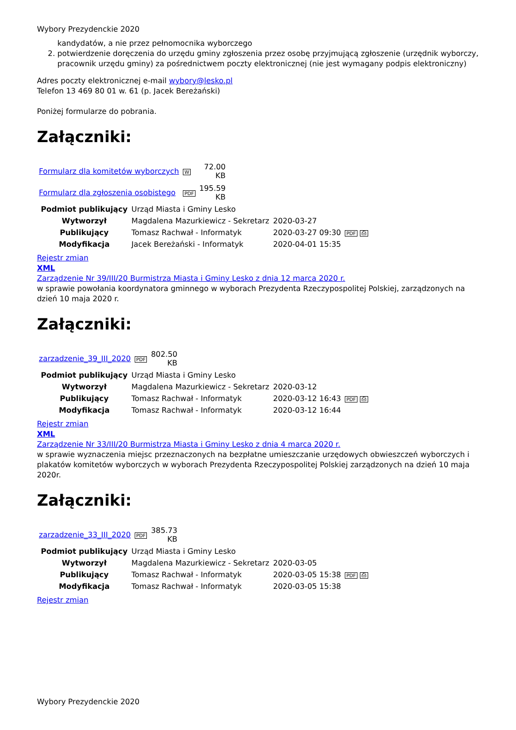Wybory Prezydenckie 2020
kandydatów, a nie przez pełnomocnika wyborczego
2. potwierdzenie doręczenia do urzędu gminy zgłoszenia przez osobę przyjmującą zgłoszenie (urzędnik wyborczy, pracownik urzędu gminy) za pośrednictwem poczty elektronicznej (nie jest wymagany podpis elektroniczny)
Adres poczty elektronicznej e-mail wybory@lesko.pl
Telefon 13 469 80 01 w. 61 (p. Jacek Bereżański)
Poniżej formularze do pobrania.
Załączniki:
| Formularz dla komitetów wyborczych | W | 72.00 KB |
| Formularz dla zgłoszenia osobistego | PDF | 195.59 KB |
| Podmiot publikujący | Urząd Miasta i Gminy Lesko | | |
| Wytworzył | Magdalena Mazurkiewicz - Sekretarz | 2020-03-27 | PDF ⎙ |
| Publikujący | Tomasz Rachwał - Informatyk | 2020-03-27 09:30 | |
| Modyfikacja | Jacek Bereżański - Informatyk | 2020-04-01 15:35 | |
Rejestr zmian
XML
Zarządzenie Nr 39/III/20 Burmistrza Miasta i Gminy Lesko z dnia 12 marca 2020 r.
w sprawie powołania koordynatora gminnego w wyborach Prezydenta Rzeczypospolitej Polskiej, zarządzonych na dzień 10 maja 2020 r.
Załączniki:
| zarzadzenie_39_III_2020 | PDF | 802.50 KB |
| Podmiot publikujący | Urząd Miasta i Gminy Lesko | | |
| Wytworzył | Magdalena Mazurkiewicz - Sekretarz | 2020-03-12 | PDF ⎙ |
| Publikujący | Tomasz Rachwał - Informatyk | 2020-03-12 16:43 | |
| Modyfikacja | Tomasz Rachwał - Informatyk | 2020-03-12 16:44 | |
Rejestr zmian
XML
Zarządzenie Nr 33/III/20 Burmistrza Miasta i Gminy Lesko z dnia 4 marca 2020 r.
w sprawie wyznaczenia miejsc przeznaczonych na bezpłatne umieszczanie urzędowych obwieszczeń wyborczych i plakatów komitetów wyborczych w wyborach Prezydenta Rzeczypospolitej Polskiej zarządzonych na dzień 10 maja 2020r.
Załączniki:
| zarzadzenie_33_III_2020 | PDF | 385.73 KB |
| Podmiot publikujący | Urząd Miasta i Gminy Lesko | | |
| Wytworzył | Magdalena Mazurkiewicz - Sekretarz | 2020-03-05 | PDF ⎙ |
| Publikujący | Tomasz Rachwał - Informatyk | 2020-03-05 15:38 | |
| Modyfikacja | Tomasz Rachwał - Informatyk | 2020-03-05 15:38 | |
Rejestr zmian
Wybory Prezydenckie 2020